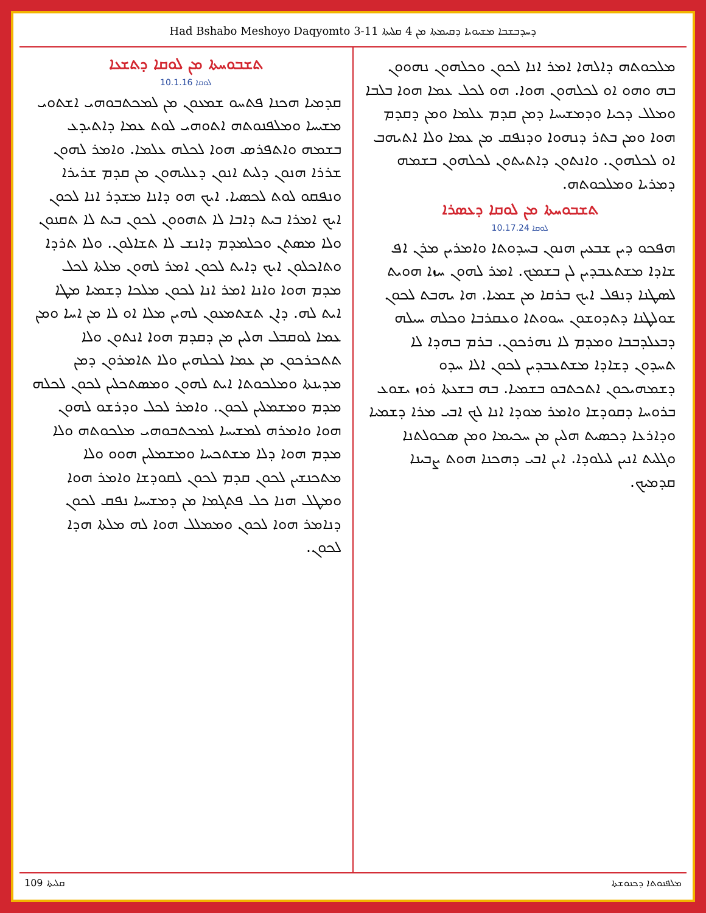Had Bshabo Meshoyo Daqyomto 3-11 ܕܚܕܒܫܒܐ ܡܫܝܘܝܐ ܕܩܝܡܬܐ ܡܢ 4 ܩܠܝܬܐ
ܬܫܒܘܚܬܐ ܡܢ ܠܘܩܐ ܕܬܫܥܐ
ܠܘܩܐ 10.1.16
ܩܕܡܝܐ ܗܟܢܐ ܦܬܚܘ ܫܡܥܘܢ ܡܢ ܠܡܟܬܒܘܗܝ ܐܫܬܘܝ ܡܫܝܚܐ ܘܡܠܦܢܘܬܗ ܐܬܘܗܝ ܠܘܬ ܥܡܐ ܕܐܬܝܕܥ ܒܫܡܗ ܘܐܬܦܪܣ ܗܘܐ ܠܟܠܗ ܥܠܡܐ. ܘܐܡܪ ܠܗܘܢ ܫܪܪܐ ܗܢܘܢ ܕܠܝܬ ܐܢܘܢ ܕܥܠܝܗܘܢ ܡܢ ܩܕܡ ܫܪܝܪܐ ܘܢܦܩܘ ܠܘܬ ܠܟܣܝܐ. ܐܝܟ ܗܘ ܕܐܢܐ ܡܫܕܪ ܐܢܐ ܠܟܘܢ ܐܝܟ ܐܡܪܐ ܒܝܬ ܕܐܒܐ ܠܐ ܬܗܘܘܢ ܠܟܘܢ ܒܝܬ ܠܐ ܬܩܢܘܢ ܘܠܐ ܡܣܬܢ ܘܟܠܡܕܡ ܕܐܢܫ ܠܐ ܬܫܐܠܘܢ. ܘܠܐ ܬܪܕܐ ܘܬܐܟܠܘܢ ܐܝܟ ܕܐܝܬ ܠܟܘܢ ܐܡܪ ܠܗܘܢ ܡܠܬܐ ܠܟܠ ܡܕܡ ܗܘܐ ܘܐܢܐ ܐܡܪ ܐܢܐ ܠܟܘܢ ܡܠܟܐ ܕܫܡܝܐ ܡܛܐ ܐܝܬ ܠܗ. ܕܐܢ ܬܫܬܡܥܘܢ ܠܗܝܢ ܡܠܐ ܐܘ ܠܐ ܡܢ ܐܚܐ ܘܡܢ ܥܡܐ ܠܘܩܒܠ ܗܠܝܢ ܡܢ ܕܩܕܡ ܗܘܐ ܐܢܬܘܢ ܘܠܐ ܬܬܟܪܟܘܢ ܡܢ ܥܡܐ ܠܟܠܗܝܢ ܘܠܐ ܬܐܡܪܘܢ ܕܡܢ ܡܕܝܢܬܐ ܘܡܠܟܘܬܐ ܐܝܬ ܠܗܘܢ ܘܡܣܬܟܠܝܢ ܠܟܘܢ ܠܟܠܗ ܡܕܡ ܘܡܫܡܠܝܢ ܠܟܘܢ. ܘܐܡܪ ܠܟܠ ܘܕܪܫܘ ܠܗܘܢ ܗܘܐ ܘܐܡܪܗ ܠܡܫܝܚܐ ܠܡܟܬܒܘܗܝ ܡܠܟܘܬܗ ܘܠܐ ܡܕܡ ܗܘܐ ܕܠܐ ܡܫܬܟܚܐ ܘܡܫܡܠܝܢ ܗܘܘ ܘܠܐ ܡܬܟܢܫܝܢ ܠܟܘܢ ܩܕܡ ܠܟܘܢ ܠܩܘܕܫܐ ܘܐܡܪ ܗܘܐ ܘܡܛܠ ܗܢܐ ܟܠ ܦܬܓܡܐ ܡܢ ܕܡܫܝܚܐ ܢܦܩ ܠܟܘܢ ܕܢܐܡܪ ܗܘܐ ܠܟܘܢ ܘܡܡܠܠ ܗܘܐ ܠܗ ܡܠܬܐ ܗܕܐ ܠܟܘܢ.
ܡܠܟܘܬܗ ܕܐܠܗܐ ܐܡܪ ܐܢܐ ܠܟܘܢ ܘܟܠܗܘܢ ܢܗܘܘܢ ܒܗ ܘܗܘ ܐܘ ܠܟܠܗܘܢ ܗܘܐ. ܗܘ ܠܟܠ ܥܡܐ ܗܘܐ ܒܠܒܐ ܘܡܠܠ ܕܟܝܐ ܘܕܡܫܝܚܐ ܕܡܢ ܩܕܡ ܥܠܡܐ ܘܡܢ ܕܩܕܡ ܗܘܐ ܘܡܢ ܒܬܪ ܕܢܗܘܐ ܘܕܢܦܩ ܡܢ ܥܡܐ ܘܠܐ ܐܬܝܗܒ ܐܘ ܠܟܠܗܘܢ. ܘܐܢܬܘܢ ܕܐܬܝܬܘܢ ܠܟܠܗܘܢ ܒܫܡܗ ܕܡܪܝܐ ܘܡܠܟܘܬܗ.
ܬܫܒܘܚܬܐ ܡܢ ܠܘܩܐ ܕܥܣܪܐ
ܠܘܩܐ 10.17.24
ܗܦܟܘ ܕܝܢ ܫܒܥܝܢ ܗܢܘܢ ܒܚܕܘܬܐ ܘܐܡܪܝܢ ܡܪܢ ܐܦ ܫܐܕܐ ܡܫܬܥܒܕܝܢ ܠܢ ܒܫܡܟ. ܐܡܪ ܠܗܘܢ ܚܙܐ ܗܘܝܬ ܠܣܛܢܐ ܕܢܦܠ ܐܝܟ ܒܪܩܐ ܡܢ ܫܡܝܐ. ܗܐ ܝܗܒܬ ܠܟܘܢ ܫܘܠܛܢܐ ܕܬܕܘܫܘܢ ܚܘܘܬܐ ܘܥܩܪܒܐ ܘܟܠܗ ܚܝܠܗ ܕܒܥܠܕܒܒܐ ܘܡܕܡ ܠܐ ܢܗܪܟܘܢ. ܒܪܡ ܒܗܕܐ ܠܐ ܬܚܕܘܢ ܕܫܐܕܐ ܡܫܬܥܒܕܝܢ ܠܟܘܢ ܐܠܐ ܚܕܘ ܕܫܡܗܝܟܘܢ ܐܬܟܬܒܘ ܒܫܡܝܐ. ܒܗ ܒܫܥܬܐ ܪܘܙ ܝܫܘܥ ܒܪܘܚܐ ܕܩܘܕܫܐ ܘܐܡܪ ܡܘܕܐ ܐܢܐ ܠܟ ܐܒܝ ܡܪܐ ܕܫܡܝܐ ܘܕܐܪܥܐ ܕܟܣܝܬ ܗܠܝܢ ܡܢ ܚܟܝܡܐ ܘܡܢ ܣܟܘܠܬܢܐ ܘܓܠܝܬ ܐܢܝܢ ܠܝܠܘܕܐ. ܐܝܢ ܐܒܝ ܕܗܟܢܐ ܗܘܬ ܨܒܝܢܐ ܩܕܡܝܟ.
ܩܠܝܬܐ 109 ܡܠܦܢܘܬܐ ܕܟܢܘܫܬܐ